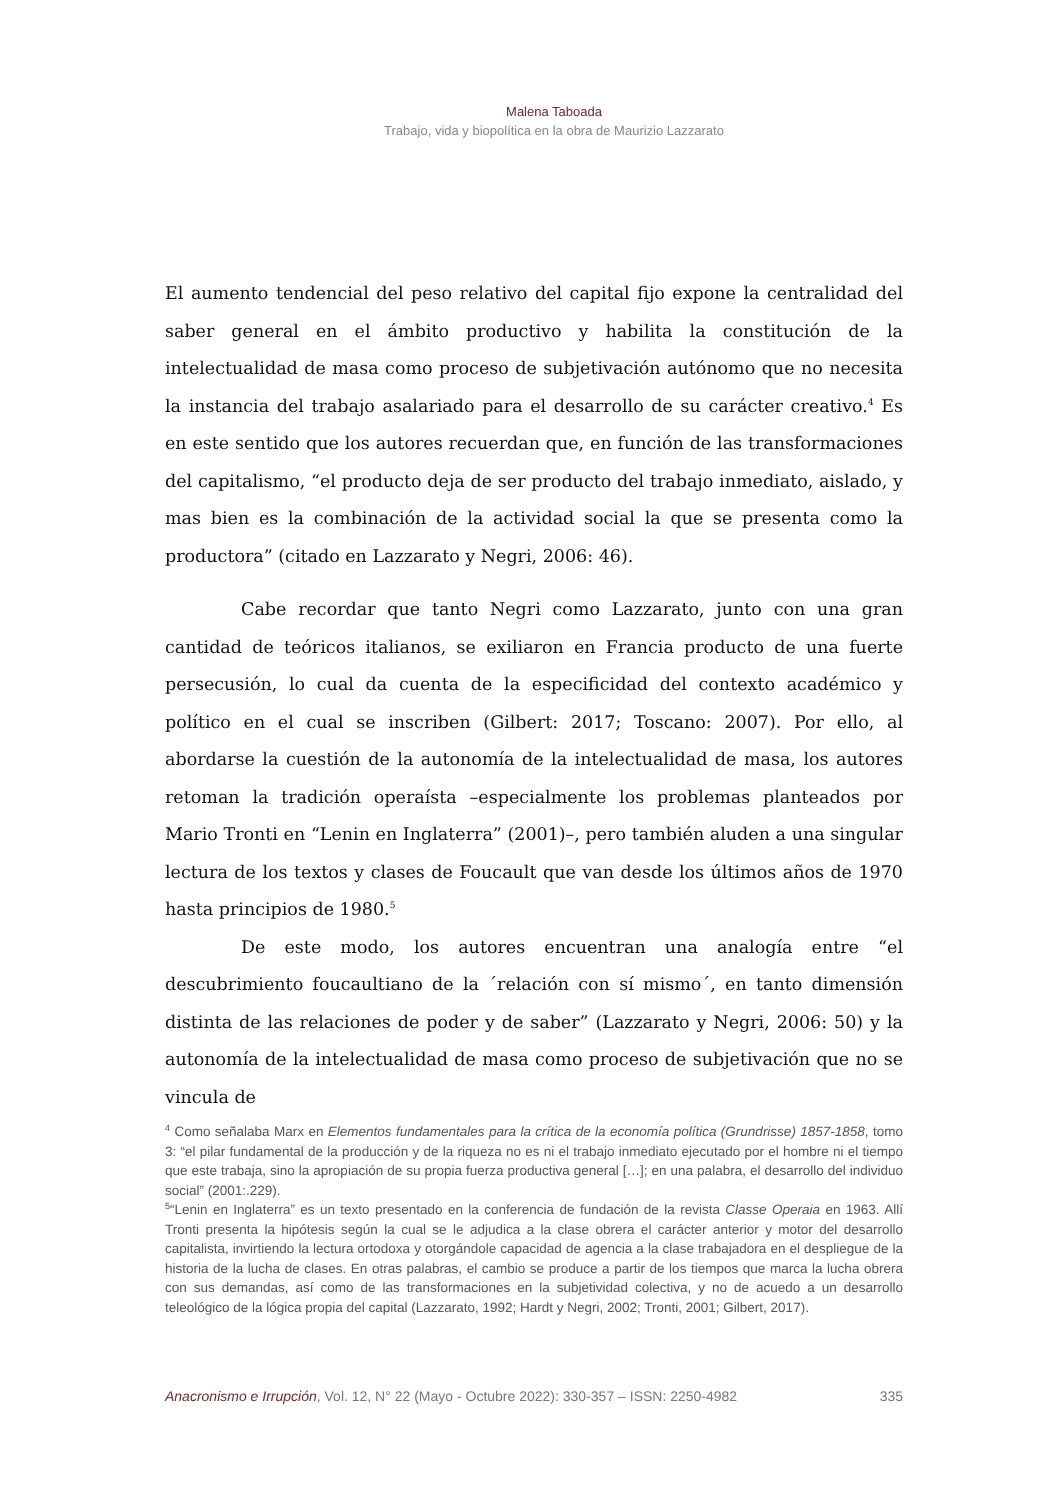Malena Taboada
Trabajo, vida y biopolítica en la obra de Maurizio Lazzarato
El aumento tendencial del peso relativo del capital fijo expone la centralidad del saber general en el ámbito productivo y habilita la constitución de la intelectualidad de masa como proceso de subjetivación autónomo que no necesita la instancia del trabajo asalariado para el desarrollo de su carácter creativo.<sup>4</sup> Es en este sentido que los autores recuerdan que, en función de las transformaciones del capitalismo, “el producto deja de ser producto del trabajo inmediato, aislado, y mas bien es la combinación de la actividad social la que se presenta como la productora” (citado en Lazzarato y Negri, 2006: 46).
Cabe recordar que tanto Negri como Lazzarato, junto con una gran cantidad de teóricos italianos, se exiliaron en Francia producto de una fuerte persecusión, lo cual da cuenta de la especificidad del contexto académico y político en el cual se inscriben (Gilbert: 2017; Toscano: 2007). Por ello, al abordarse la cuestión de la autonomía de la intelectualidad de masa, los autores retoman la tradición operaísta –especialmente los problemas planteados por Mario Tronti en “Lenin en Inglaterra” (2001)–, pero también aluden a una singular lectura de los textos y clases de Foucault que van desde los últimos años de 1970 hasta principios de 1980.<sup>5</sup>
De este modo, los autores encuentran una analogía entre “el descubrimiento foucaultiano de la ´relación con sí mismo´, en tanto dimensión distinta de las relaciones de poder y de saber” (Lazzarato y Negri, 2006: 50) y la autonomía de la intelectualidad de masa como proceso de subjetivación que no se vincula de
<sup>4</sup> Como señalaba Marx en Elementos fundamentales para la crítica de la economía política (Grundrisse) 1857-1858, tomo 3: “el pilar fundamental de la producción y de la riqueza no es ni el trabajo inmediato ejecutado por el hombre ni el tiempo que este trabaja, sino la apropiación de su propia fuerza productiva general […]; en una palabra, el desarrollo del individuo social” (2001:.229).
<sup>5</sup> “Lenin en Inglaterra” es un texto presentado en la conferencia de fundación de la revista Classe Operaia en 1963. Allí Tronti presenta la hipótesis según la cual se le adjudica a la clase obrera el carácter anterior y motor del desarrollo capitalista, invirtiendo la lectura ortodoxa y otorgándole capacidad de agencia a la clase trabajadora en el despliegue de la historia de la lucha de clases. En otras palabras, el cambio se produce a partir de los tiempos que marca la lucha obrera con sus demandas, así como de las transformaciones en la subjetividad colectiva, y no de acuedo a un desarrollo teleológico de la lógica propia del capital (Lazzarato, 1992; Hardt y Negri, 2002; Tronti, 2001; Gilbert, 2017).
Anacronismo e Irrupción, Vol. 12, N° 22 (Mayo - Octubre 2022): 330-357 – ISSN: 2250-4982 335